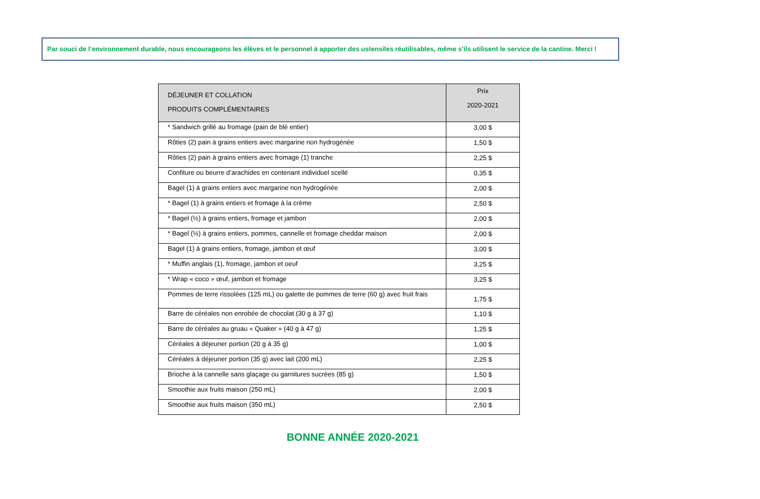Par souci de l’environnement durable, nous encourageons les élèves et le personnel à apporter des ustensiles réutilisables, même s’ils utilisent le service de la cantine. Merci !
| DÉJEUNER ET COLLATION PRODUITS COMPLÉMENTAIRES | Prix 2020-2021 |
| --- | --- |
| * Sandwich grillé au fromage (pain de blé entier) | 3,00 $ |
| Rôties (2) pain à grains entiers avec margarine non hydrogénée | 1,50 $ |
| Rôties (2) pain à grains entiers avec fromage (1) tranche | 2,25 $ |
| Confiture ou beurre d’arachides en contenant individuel scellé | 0,35 $ |
| Bagel (1) à grains entiers avec margarine non hydrogénée | 2,00 $ |
| * Bagel (1) à grains entiers et fromage à la crème | 2,50 $ |
| * Bagel (½) à grains entiers, fromage et jambon | 2,00 $ |
| * Bagel (½) à grains entiers, pommes, cannelle et fromage cheddar maison | 2,00 $ |
| Bagel (1) à grains entiers, fromage, jambon et œuf | 3,00 $ |
| * Muffin anglais (1), fromage, jambon et oeuf | 3,25 $ |
| * Wrap « coco » œuf, jambon et fromage | 3,25 $ |
| Pommes de terre rissolées (125 mL) ou galette de pommes de terre (60 g) avec fruit frais | 1,75 $ |
| Barre de céréales non enrobée de chocolat (30 g à 37 g) | 1,10 $ |
| Barre de céréales au gruau « Quaker » (40 g à 47 g) | 1,25 $ |
| Céréales à déjeuner portion (20 g à 35 g) | 1,00 $ |
| Céréales à déjeuner portion (35 g) avec lait (200 mL) | 2,25 $ |
| Brioche à la cannelle sans glaçage ou garnitures sucrées (85 g) | 1,50 $ |
| Smoothie aux fruits maison (250 mL) | 2,00 $ |
| Smoothie aux fruits maison (350 mL) | 2,50 $ |
BONNE ANNÉE 2020-2021